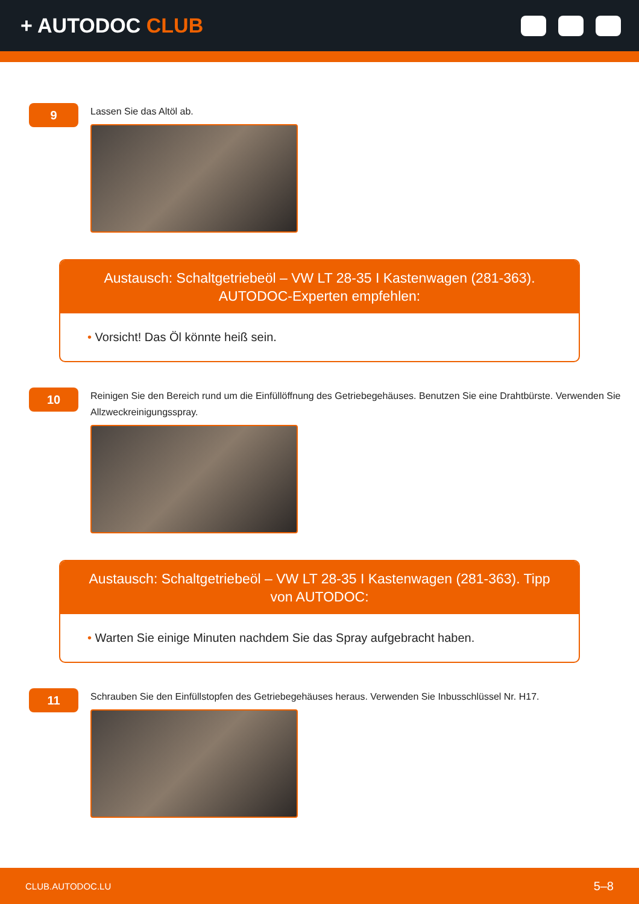+ AUTODOC CLUB
9
Lassen Sie das Altöl ab.
Austausch: Schaltgetriebeöl – VW LT 28-35 I Kastenwagen (281-363). AUTODOC-Experten empfehlen:
• Vorsicht! Das Öl könnte heiß sein.
10
Reinigen Sie den Bereich rund um die Einfüllöffnung des Getriebegehäuses. Benutzen Sie eine Drahtbürste. Verwenden Sie Allzweckreinigungsspray.
Austausch: Schaltgetriebeöl – VW LT 28-35 I Kastenwagen (281-363). Tipp von AUTODOC:
• Warten Sie einige Minuten nachdem Sie das Spray aufgebracht haben.
11
Schrauben Sie den Einfüllstopfen des Getriebegehäuses heraus. Verwenden Sie Inbusschlüssel Nr. H17.
CLUB.AUTODOC.LU 5–8